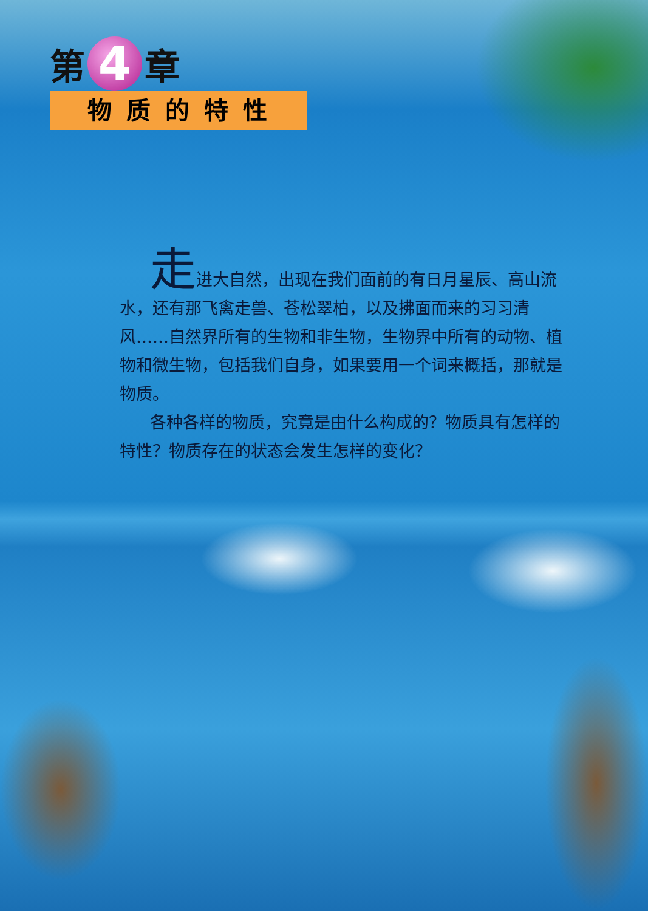第 4 章
物质的特性
走进大自然，出现在我们面前的有日月星辰、高山流水，还有那飞禽走兽、苍松翠柏，以及拂面而来的习习清风……自然界所有的生物和非生物，生物界中所有的动物、植物和微生物，包括我们自身，如果要用一个词来概括，那就是物质。
各种各样的物质，究竟是由什么构成的？物质具有怎样的特性？物质存在的状态会发生怎样的变化？